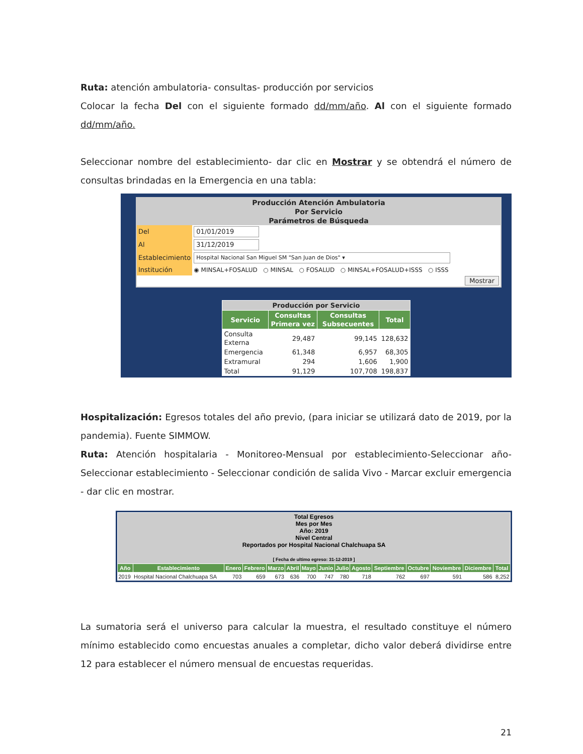Ruta: atención ambulatoria- consultas- producción por servicios
Colocar la fecha Del con el siguiente formado dd/mm/año. Al con el siguiente formado dd/mm/año.
Seleccionar nombre del establecimiento- dar clic en Mostrar y se obtendrá el número de consultas brindadas en la Emergencia en una tabla:
Producción Atención Ambulatoria
Por Servicio
Parámetros de Búsqueda
| Del | 01/01/2019 |
| Al | 31/12/2019 |
| Establecimiento | Hospital Nacional San Miguel SM "San Juan de Dios" ▾ |
| Institución | ◉ MINSAL+FOSALUD ○ MINSAL ○ FOSALUD ○ MINSAL+FOSALUD+ISSS ○ ISSS |
| Mostrar | |
| Producción por Servicio | | | |
| --- | --- | --- | --- |
| Servicio | Consultas Primera vez | Consultas Subsecuentes | Total |
| Consulta Externa | 29,487 | 99,145 | 128,632 |
| Emergencia | 61,348 | 6,957 | 68,305 |
| Extramural | 294 | 1,606 | 1,900 |
| Total | 91,129 | 107,708 | 198,837 |
Hospitalización: Egresos totales del año previo, (para iniciar se utilizará dato de 2019, por la pandemia). Fuente SIMMOW.
Ruta: Atención hospitalaria - Monitoreo-Mensual por establecimiento-Seleccionar año-Seleccionar establecimiento - Seleccionar condición de salida Vivo - Marcar excluir emergencia - dar clic en mostrar.
| Total Egresos Mes por Mes Año: 2019 Nivel Central Reportados por Hospital Nacional Chalchuapa SA [ Fecha de ultimo egreso: 31-12-2019 ] | | | | | | | | | | | | | | |
| --- | --- | --- | --- | --- | --- | --- | --- | --- | --- | --- | --- | --- | --- | --- |
| Año | Establecimiento | Enero | Febrero | Marzo | Abril | Mayo | Junio | Julio | Agosto | Septiembre | Octubre | Noviembre | Diciembre | Total |
| 2019 | Hospital Nacional Chalchuapa SA | 703 | 659 | 673 | 636 | 700 | 747 | 780 | 718 | 762 | 697 | 591 | 586 | 8,252 |
La sumatoria será el universo para calcular la muestra, el resultado constituye el número mínimo establecido como encuestas anuales a completar, dicho valor deberá dividirse entre 12 para establecer el número mensual de encuestas requeridas.
21